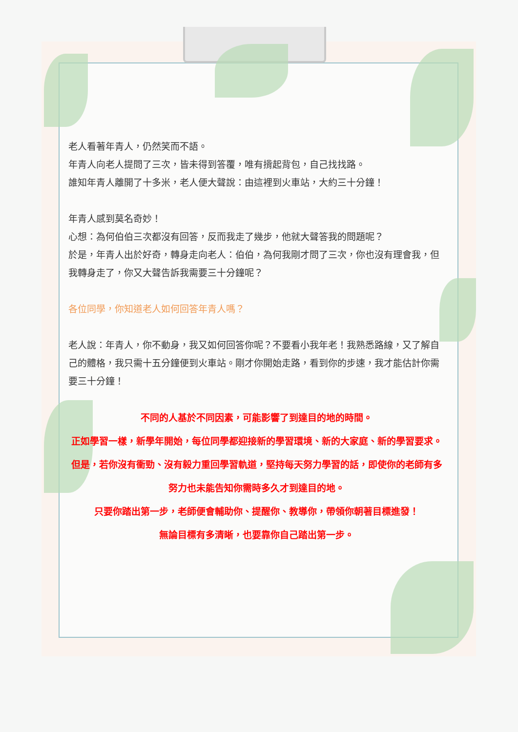老人看著年青人，仍然笑而不語。
年青人向老人提問了三次，皆未得到答覆，唯有揹起背包，自己找找路。
誰知年青人離開了十多米，老人便大聲說：由這裡到火車站，大約三十分鐘！
年青人感到莫名奇妙！
心想：為何伯伯三次都沒有回答，反而我走了幾步，他就大聲答我的問題呢？
於是，年青人出於好奇，轉身走向老人：伯伯，為何我剛才問了三次，你也沒有理會我，但我轉身走了，你又大聲告訴我需要三十分鐘呢？
各位同學，你知道老人如何回答年青人嗎？
老人說：年青人，你不動身，我又如何回答你呢？不要看小我年老！我熟悉路線，又了解自己的體格，我只需十五分鐘便到火車站。剛才你開始走路，看到你的步速，我才能估計你需要三十分鐘！
不同的人基於不同因素，可能影響了到達目的地的時間。
正如學習一樣，新學年開始，每位同學都迎接新的學習環境、新的大家庭、新的學習要求。但是，若你沒有衝勁、沒有毅力重回學習軌道，堅持每天努力學習的話，即使你的老師有多努力也未能告知你需時多久才到達目的地。
只要你踏出第一步，老師便會輔助你、提醒你、教導你，帶領你朝著目標進發！
無論目標有多清晰，也要靠你自己踏出第一步。